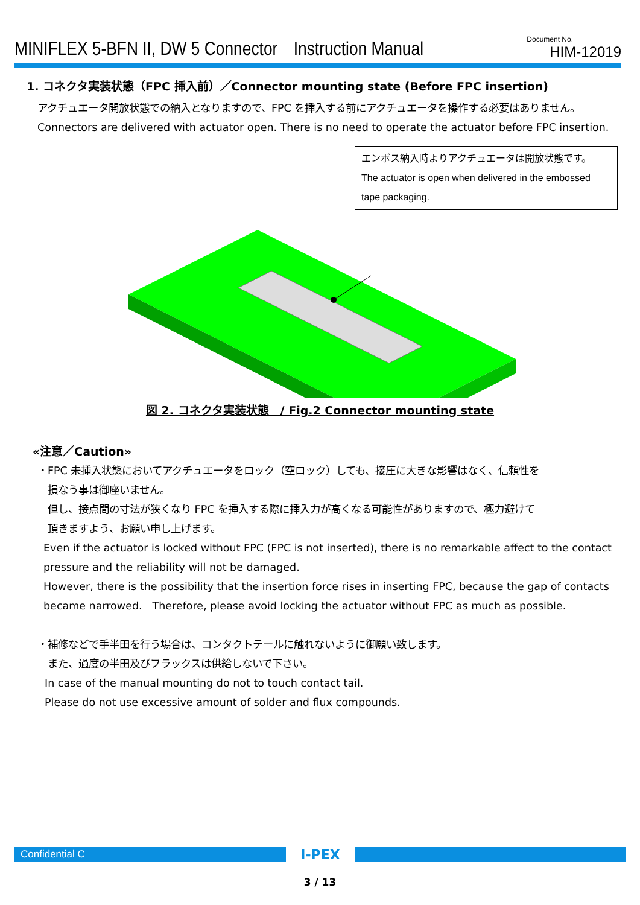MINIFLEX 5-BFN II, DW 5 Connector　Instruction Manual
Document No.
HIM-12019
1. コネクタ実装状態（FPC 挿入前）／Connector mounting state (Before FPC insertion)
アクチュエータ開放状態での納入となりますので、FPC を挿入する前にアクチュエータを操作する必要はありません。
Connectors are delivered with actuator open. There is no need to operate the actuator before FPC insertion.
エンボス納入時よりアクチュエータは開放状態です。
The actuator is open when delivered in the embossed tape packaging.
図 2. コネクタ実装状態　/ Fig.2 Connector mounting state
«注意／Caution»
・FPC 未挿入状態においてアクチュエータをロック（空ロック）しても、接圧に大きな影響はなく、信頼性を
　損なう事は御座いません。
　但し、接点間の寸法が狭くなり FPC を挿入する際に挿入力が高くなる可能性がありますので、極力避けて
　頂きますよう、お願い申し上げます。
Even if the actuator is locked without FPC (FPC is not inserted), there is no remarkable affect to the contact pressure and the reliability will not be damaged.
However, there is the possibility that the insertion force rises in inserting FPC, because the gap of contacts became narrowed.　Therefore, please avoid locking the actuator without FPC as much as possible.
・補修などで手半田を行う場合は、コンタクトテールに触れないように御願い致します。
　また、過度の半田及びフラックスは供給しないで下さい。
In case of the manual mounting do not to touch contact tail.
Please do not use excessive amount of solder and flux compounds.
Confidential C
I-PEX
3 / 13